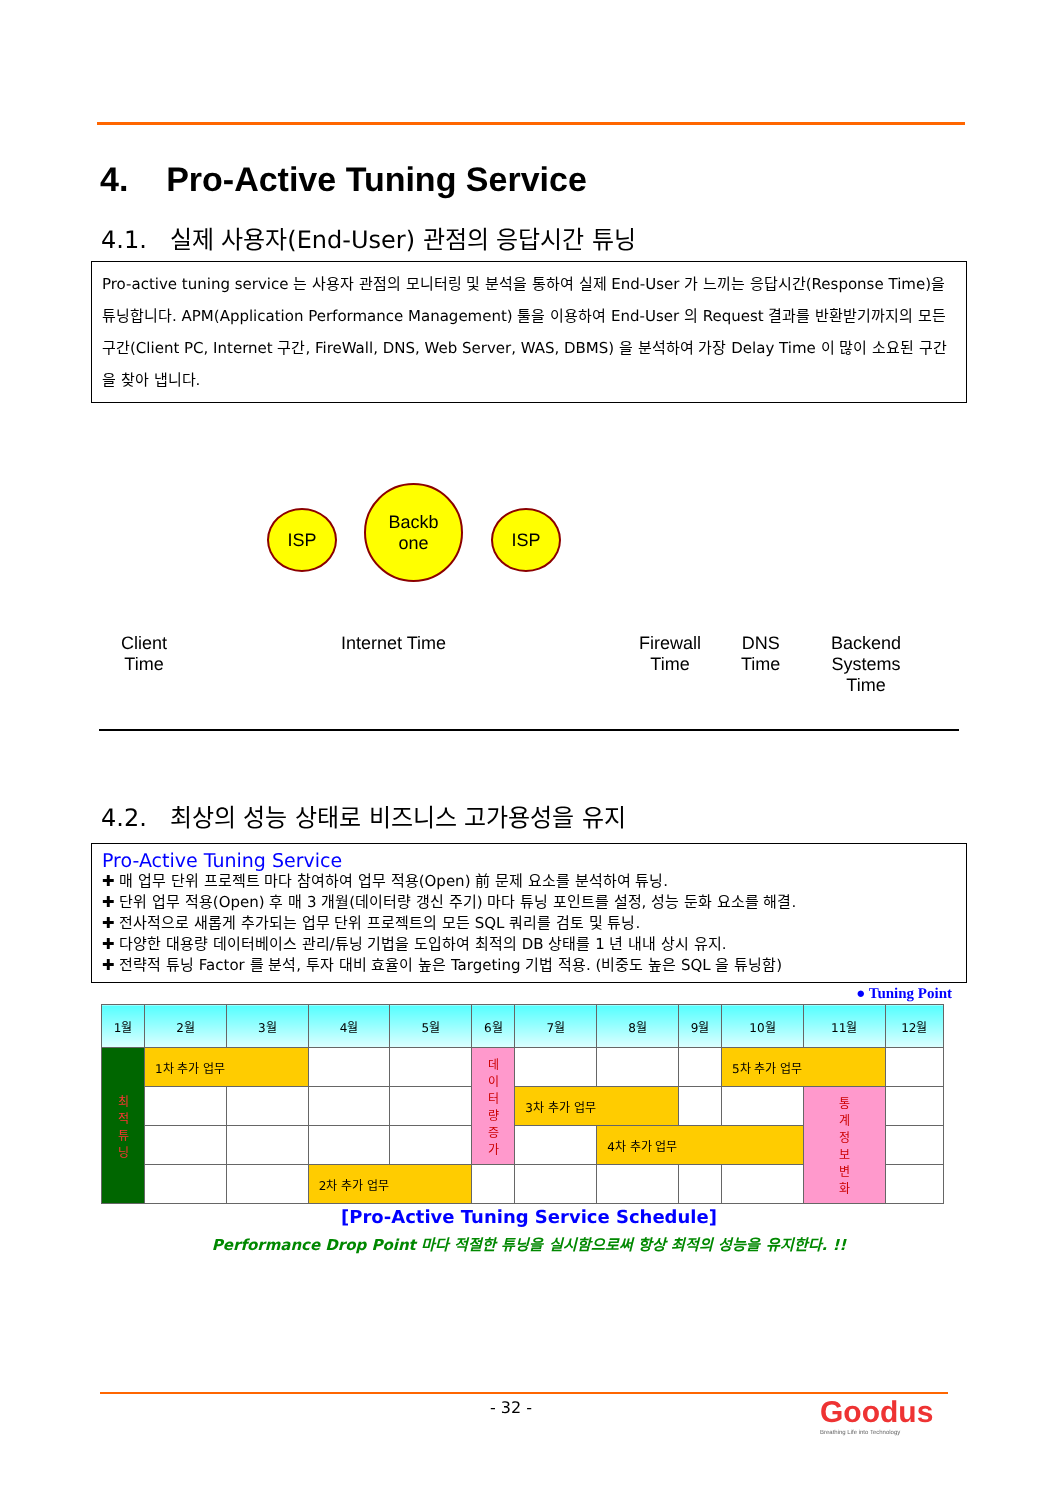4. Pro-Active Tuning Service
4.1. 실제 사용자(End-User) 관점의 응답시간 튜닝
Pro-active tuning service 는 사용자 관점의 모니터링 및 분석을 통하여 실제 End-User 가 느끼는 응답시간(Response Time)을 튜닝합니다. APM(Application Performance Management) 툴을 이용하여 End-User 의 Request 결과를 반환받기까지의 모든 구간(Client PC, Internet 구간, FireWall, DNS, Web Server, WAS, DBMS) 을 분석하여 가장 Delay Time 이 많이 소요된 구간을 찾아 냅니다.
ISP
Backb
one
ISP
Client
Time
Internet Time
Firewall
Time
DNS
Time
Backend
Systems
Time
4.2. 최상의 성능 상태로 비즈니스 고가용성을 유지
Pro-Active Tuning Service
✚ 매 업무 단위 프로젝트 마다 참여하여 업무 적용(Open) 前 문제 요소를 분석하여 튜닝.
✚ 단위 업무 적용(Open) 후 매 3 개월(데이터량 갱신 주기) 마다 튜닝 포인트를 설정, 성능 둔화 요소를 해결.
✚ 전사적으로 새롭게 추가되는 업무 단위 프로젝트의 모든 SQL 쿼리를 검토 및 튜닝.
✚ 다양한 대용량 데이터베이스 관리/튜닝 기법을 도입하여 최적의 DB 상태를 1 년 내내 상시 유지.
✚ 전략적 튜닝 Factor 를 분석, 투자 대비 효율이 높은 Targeting 기법 적용. (비중도 높은 SQL 을 튜닝함)
● Tuning Point
| 1월 | 2월 | 3월 | 4월 | 5월 | 6월 | 7월 | 8월 | 9월 | 10월 | 11월 | 12월 |
| --- | --- | --- | --- | --- | --- | --- | --- | --- | --- | --- | --- |
| 최 적 튜 닝 | 1차 추가 업무 | | | | 데 이 터 량 증 가 | | | | 5차 추가 업무 | | |
| | | | | | | 3차 추가 업무 | | | | 통 계 정 보 변 화 | |
| | | | | | | | 4차 추가 업무 | | | | |
| | | | 2차 추가 업무 | | | | | | | | |
[Pro-Active Tuning Service Schedule]
Performance Drop Point 마다 적절한 튜닝을 실시함으로써 항상 최적의 성능을 유지한다. !!
- 32 -
Goodus
Breathing Life into Technology